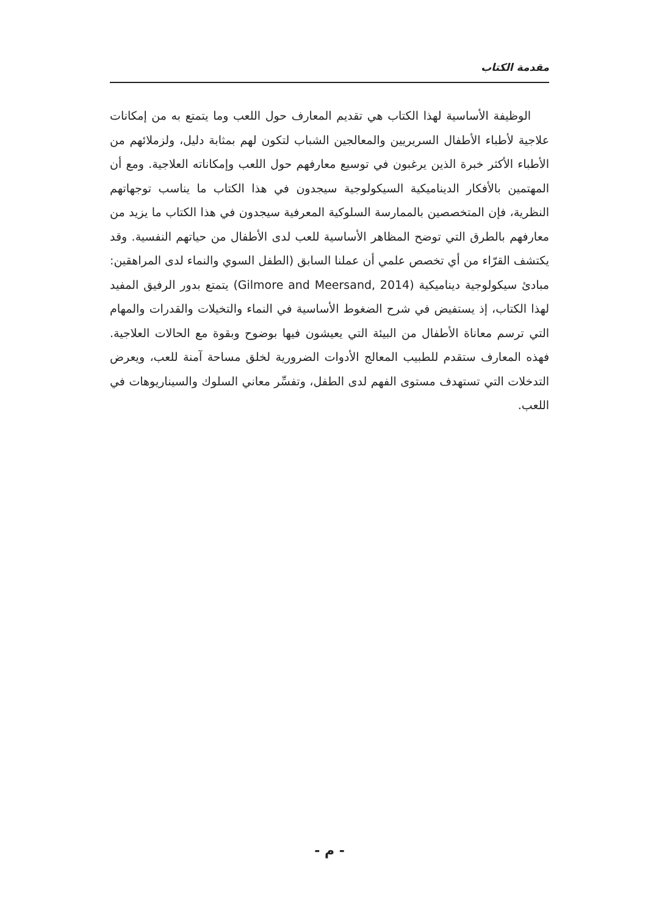مقدمة الكتاب
الوظيفة الأساسية لهذا الكتاب هي تقديم المعارف حول اللعب وما يتمتع به من إمكانات علاجية لأطباء الأطفال السريريين والمعالجين الشباب لتكون لهم بمثابة دليل، ولزملائهم من الأطباء الأكثر خبرة الذين يرغبون في توسيع معارفهم حول اللعب وإمكاناته العلاجية. ومع أن المهتمين بالأفكار الديناميكية السيكولوجية سيجدون في هذا الكتاب ما يناسب توجهاتهم النظرية، فإن المتخصصين بالممارسة السلوكية المعرفية سيجدون في هذا الكتاب ما يزيد من معارفهم بالطرق التي توضح المظاهر الأساسية للعب لدى الأطفال من حياتهم النفسية. وقد يكتشف القرّاء من أي تخصص علمي أن عملنا السابق (الطفل السوي والنماء لدى المراهقين: مبادئ سيكولوجية ديناميكية (Gilmore and Meersand, 2014) يتمتع بدور الرفيق المفيد لهذا الكتاب، إذ يستفيض في شرح الضغوط الأساسية في النماء والتخيلات والقدرات والمهام التي ترسم معاناة الأطفال من البيئة التي يعيشون فيها بوضوح وبقوة مع الحالات العلاجية. فهذه المعارف ستقدم للطبيب المعالج الأدوات الضرورية لخلق مساحة آمنة للعب، ويعرض التدخلات التي تستهدف مستوى الفهم لدى الطفل، وتفسِّر معاني السلوك والسيناريوهات في اللعب.
- م -